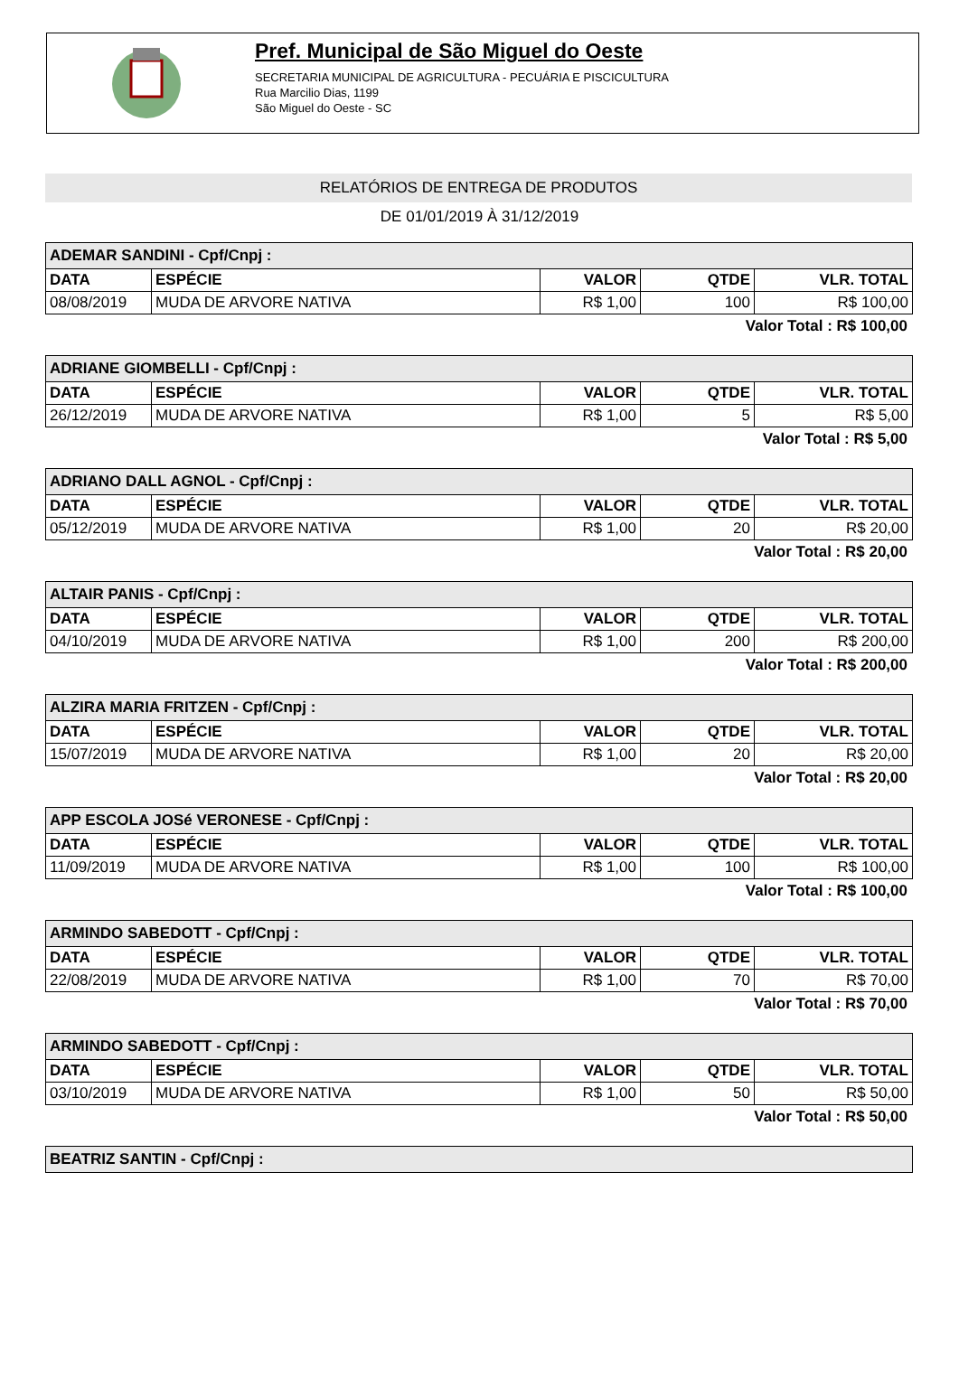Pref. Municipal de São Miguel do Oeste
SECRETARIA MUNICIPAL DE AGRICULTURA - PECUÁRIA E PISCICULTURA
Rua Marcilio Dias, 1199
São Miguel do Oeste - SC
RELATÓRIOS DE ENTREGA DE PRODUTOS
DE 01/01/2019 À 31/12/2019
| ADEMAR SANDINI - Cpf/Cnpj : | | | | |
| DATA | ESPÉCIE | VALOR | QTDE | VLR. TOTAL |
| 08/08/2019 | MUDA DE ARVORE NATIVA | R$ 1,00 | 100 | R$ 100,00 |
Valor Total : R$ 100,00
| ADRIANE GIOMBELLI - Cpf/Cnpj : | | | | |
| DATA | ESPÉCIE | VALOR | QTDE | VLR. TOTAL |
| 26/12/2019 | MUDA DE ARVORE NATIVA | R$ 1,00 | 5 | R$ 5,00 |
Valor Total : R$ 5,00
| ADRIANO DALL AGNOL - Cpf/Cnpj : | | | | |
| DATA | ESPÉCIE | VALOR | QTDE | VLR. TOTAL |
| 05/12/2019 | MUDA DE ARVORE NATIVA | R$ 1,00 | 20 | R$ 20,00 |
Valor Total : R$ 20,00
| ALTAIR PANIS - Cpf/Cnpj : | | | | |
| DATA | ESPÉCIE | VALOR | QTDE | VLR. TOTAL |
| 04/10/2019 | MUDA DE ARVORE NATIVA | R$ 1,00 | 200 | R$ 200,00 |
Valor Total : R$ 200,00
| ALZIRA MARIA FRITZEN - Cpf/Cnpj : | | | | |
| DATA | ESPÉCIE | VALOR | QTDE | VLR. TOTAL |
| 15/07/2019 | MUDA DE ARVORE NATIVA | R$ 1,00 | 20 | R$ 20,00 |
Valor Total : R$ 20,00
| APP ESCOLA JOSé VERONESE - Cpf/Cnpj : | | | | |
| DATA | ESPÉCIE | VALOR | QTDE | VLR. TOTAL |
| 11/09/2019 | MUDA DE ARVORE NATIVA | R$ 1,00 | 100 | R$ 100,00 |
Valor Total : R$ 100,00
| ARMINDO SABEDOTT - Cpf/Cnpj : | | | | |
| DATA | ESPÉCIE | VALOR | QTDE | VLR. TOTAL |
| 22/08/2019 | MUDA DE ARVORE NATIVA | R$ 1,00 | 70 | R$ 70,00 |
Valor Total : R$ 70,00
| ARMINDO SABEDOTT - Cpf/Cnpj : | | | | |
| DATA | ESPÉCIE | VALOR | QTDE | VLR. TOTAL |
| 03/10/2019 | MUDA DE ARVORE NATIVA | R$ 1,00 | 50 | R$ 50,00 |
Valor Total : R$ 50,00
| BEATRIZ SANTIN - Cpf/Cnpj : |